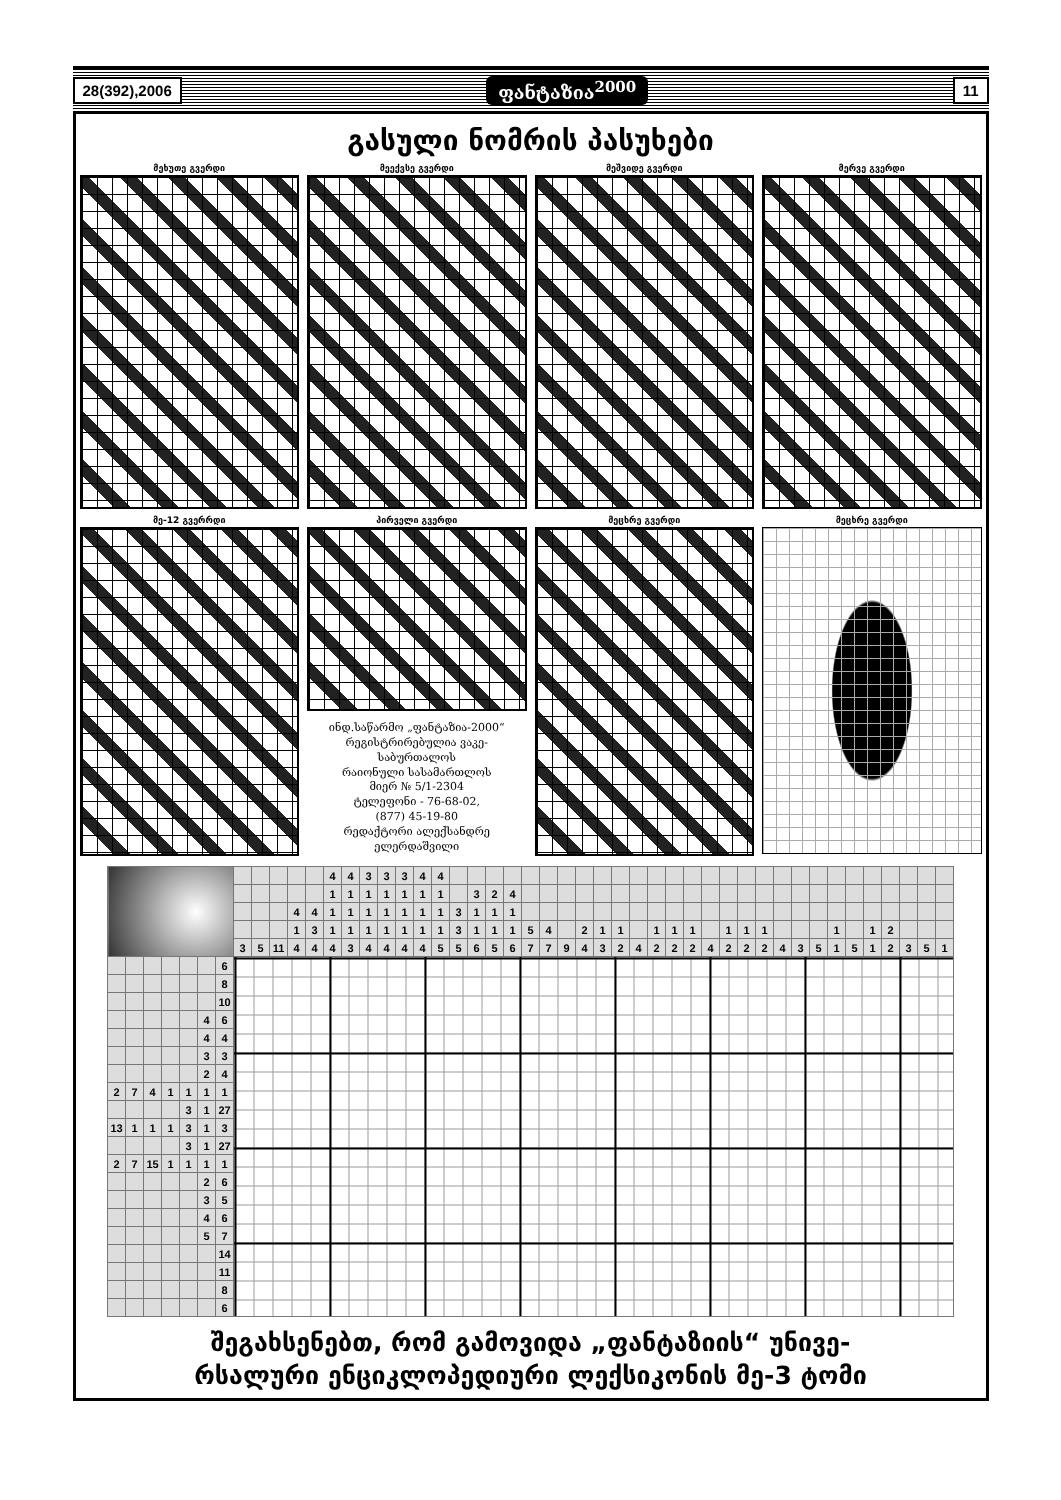28(392),2006 ფანტაზია<sup>2000</sup> 11
გასული ნომრის პასუხები
მეხუთე გვერდი მეექვსე გვერდი მეშვიდე გვერდი მერვე გვერდი
მე-12 გვერრდი პირველი გვერდი
ინდ.საწარმო „ფანტაზია-2000“
რეგისტრირებულია ვაკე-
საბურთალოს
რაიონული სასამართლოს
მიერ № 5/1-2304
ტელეფონი - 76-68-02,
(877) 45-19-80
რედაქტორი ალექსანდრე
ელერდაშვილი
მეცხრე გვერდი მეცხრე გვერდი
| | | | | | | | | | | | | 4 | 4 | 3 | 3 | 3 | 4 | 4 | | | | | | | | | | | | | | | | | | | | | | | | | | | | |
| | | | | | | | | | | | | 1 | 1 | 1 | 1 | 1 | 1 | 1 | | 3 | 2 | 4 | | | | | | | | | | | | | | | | | | | | | | | | |
| | | | | | | | | | | 4 | 4 | 1 | 1 | 1 | 1 | 1 | 1 | 1 | 3 | 1 | 1 | 1 | | | | | | | | | | | | | | | | | | | | | | | | |
| | | | | | | | | | | 1 | 3 | 1 | 1 | 1 | 1 | 1 | 1 | 1 | 3 | 1 | 1 | 1 | 5 | 4 | | 2 | 1 | 1 | | 1 | 1 | 1 | | 1 | 1 | 1 | | | | 1 | | 1 | 2 | | | |
| | | | | | | | 3 | 5 | 11 | 4 | 4 | 4 | 3 | 4 | 4 | 4 | 4 | 5 | 5 | 6 | 5 | 6 | 7 | 7 | 9 | 4 | 3 | 2 | 4 | 2 | 2 | 2 | 4 | 2 | 2 | 2 | 4 | 3 | 5 | 1 | 5 | 1 | 2 | 3 | 5 | 1 |
| | | | | | | 6 | | | | | | | | | | | | | | | | | | | | | | | | | | | | | | | | | | | | | | | | |
| | | | | | | 8 | | | | | | | | | | | | | | | | | | | | | | | | | | | | | | | | | | | | | | | | |
| | | | | | | 10 | | | | | | | | | | | | | | | | | | | | | | | | | | | | | | | | | | | | | | | | |
| | | | | | 4 | 6 | | | | | | | | | | | | | | | | | | | | | | | | | | | | | | | | | | | | | | | | |
| | | | | | 4 | 4 | | | | | | | | | | | | | | | | | | | | | | | | | | | | | | | | | | | | | | | | |
| | | | | | 3 | 3 | | | | | | | | | | | | | | | | | | | | | | | | | | | | | | | | | | | | | | | | |
| | | | | | 2 | 4 | | | | | | | | | | | | | | | | | | | | | | | | | | | | | | | | | | | | | | | | |
| 2 | 7 | 4 | 1 | 1 | 1 | 1 | | | | | | | | | | | | | | | | | | | | | | | | | | | | | | | | | | | | | | | | |
| | | | | 3 | 1 | 27 | | | | | | | | | | | | | | | | | | | | | | | | | | | | | | | | | | | | | | | | |
| 13 | 1 | 1 | 1 | 3 | 1 | 3 | | | | | | | | | | | | | | | | | | | | | | | | | | | | | | | | | | | | | | | | |
| | | | | 3 | 1 | 27 | | | | | | | | | | | | | | | | | | | | | | | | | | | | | | | | | | | | | | | | |
| 2 | 7 | 15 | 1 | 1 | 1 | 1 | | | | | | | | | | | | | | | | | | | | | | | | | | | | | | | | | | | | | | | | |
| | | | | | 2 | 6 | | | | | | | | | | | | | | | | | | | | | | | | | | | | | | | | | | | | | | | | |
| | | | | | 3 | 5 | | | | | | | | | | | | | | | | | | | | | | | | | | | | | | | | | | | | | | | | |
| | | | | | 4 | 6 | | | | | | | | | | | | | | | | | | | | | | | | | | | | | | | | | | | | | | | | |
| | | | | | 5 | 7 | | | | | | | | | | | | | | | | | | | | | | | | | | | | | | | | | | | | | | | | |
| | | | | | | 14 | | | | | | | | | | | | | | | | | | | | | | | | | | | | | | | | | | | | | | | | |
| | | | | | | 11 | | | | | | | | | | | | | | | | | | | | | | | | | | | | | | | | | | | | | | | | |
| | | | | | | 8 | | | | | | | | | | | | | | | | | | | | | | | | | | | | | | | | | | | | | | | | |
| | | | | | | 6 | | | | | | | | | | | | | | | | | | | | | | | | | | | | | | | | | | | | | | | | |
შეგახსენებთ, რომ გამოვიდა „ფანტაზიის“ უნივე-
რსალური ენციკლოპედიური ლექსიკონის მე-3 ტომი